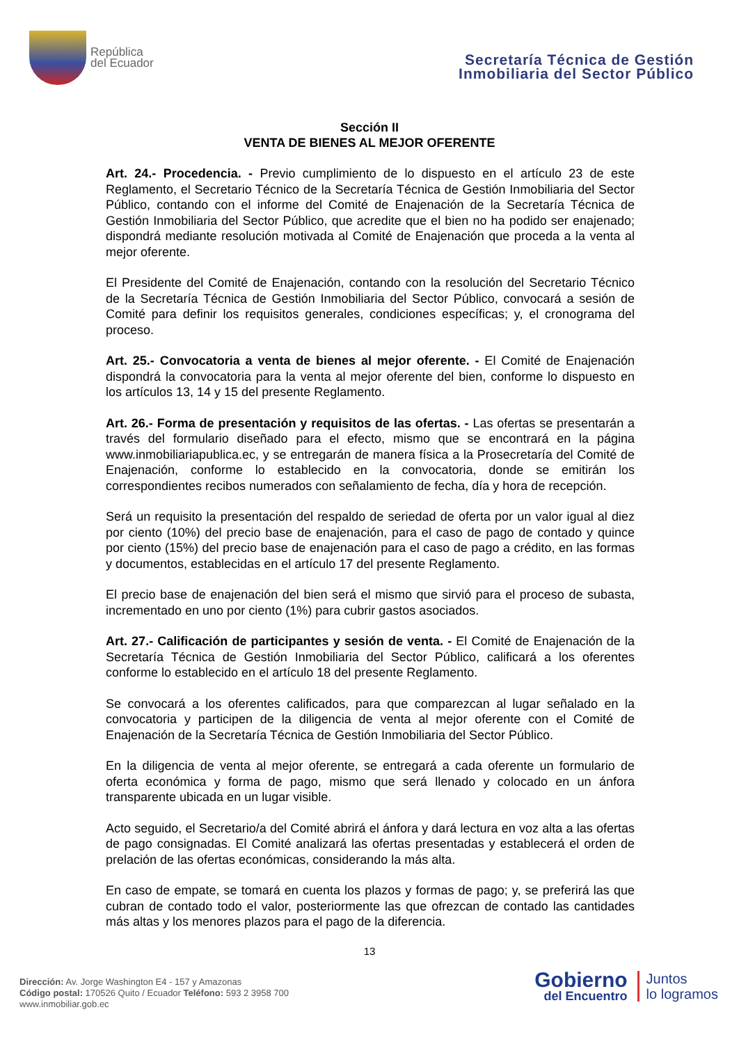República
del Ecuador
Secretaría Técnica de Gestión
Inmobiliaria del Sector Público
Sección II
VENTA DE BIENES AL MEJOR OFERENTE
Art. 24.- Procedencia. - Previo cumplimiento de lo dispuesto en el artículo 23 de este Reglamento, el Secretario Técnico de la Secretaría Técnica de Gestión Inmobiliaria del Sector Público, contando con el informe del Comité de Enajenación de la Secretaría Técnica de Gestión Inmobiliaria del Sector Público, que acredite que el bien no ha podido ser enajenado; dispondrá mediante resolución motivada al Comité de Enajenación que proceda a la venta al mejor oferente.
El Presidente del Comité de Enajenación, contando con la resolución del Secretario Técnico de la Secretaría Técnica de Gestión Inmobiliaria del Sector Público, convocará a sesión de Comité para definir los requisitos generales, condiciones específicas; y, el cronograma del proceso.
Art. 25.- Convocatoria a venta de bienes al mejor oferente. - El Comité de Enajenación dispondrá la convocatoria para la venta al mejor oferente del bien, conforme lo dispuesto en los artículos 13, 14 y 15 del presente Reglamento.
Art. 26.- Forma de presentación y requisitos de las ofertas. - Las ofertas se presentarán a través del formulario diseñado para el efecto, mismo que se encontrará en la página www.inmobiliariapublica.ec, y se entregarán de manera física a la Prosecretaría del Comité de Enajenación, conforme lo establecido en la convocatoria, donde se emitirán los correspondientes recibos numerados con señalamiento de fecha, día y hora de recepción.
Será un requisito la presentación del respaldo de seriedad de oferta por un valor igual al diez por ciento (10%) del precio base de enajenación, para el caso de pago de contado y quince por ciento (15%) del precio base de enajenación para el caso de pago a crédito, en las formas y documentos, establecidas en el artículo 17 del presente Reglamento.
El precio base de enajenación del bien será el mismo que sirvió para el proceso de subasta, incrementado en uno por ciento (1%) para cubrir gastos asociados.
Art. 27.- Calificación de participantes y sesión de venta. - El Comité de Enajenación de la Secretaría Técnica de Gestión Inmobiliaria del Sector Público, calificará a los oferentes conforme lo establecido en el artículo 18 del presente Reglamento.
Se convocará a los oferentes calificados, para que comparezcan al lugar señalado en la convocatoria y participen de la diligencia de venta al mejor oferente con el Comité de Enajenación de la Secretaría Técnica de Gestión Inmobiliaria del Sector Público.
En la diligencia de venta al mejor oferente, se entregará a cada oferente un formulario de oferta económica y forma de pago, mismo que será llenado y colocado en un ánfora transparente ubicada en un lugar visible.
Acto seguido, el Secretario/a del Comité abrirá el ánfora y dará lectura en voz alta a las ofertas de pago consignadas. El Comité analizará las ofertas presentadas y establecerá el orden de prelación de las ofertas económicas, considerando la más alta.
En caso de empate, se tomará en cuenta los plazos y formas de pago; y, se preferirá las que cubran de contado todo el valor, posteriormente las que ofrezcan de contado las cantidades más altas y los menores plazos para el pago de la diferencia.
13
Dirección: Av. Jorge Washington E4 - 157 y Amazonas
Código postal: 170526 Quito / Ecuador Teléfono: 593 2 3958 700
www.inmobiliar.gob.ec
Gobierno
del Encuentro
Juntos
lo logramos